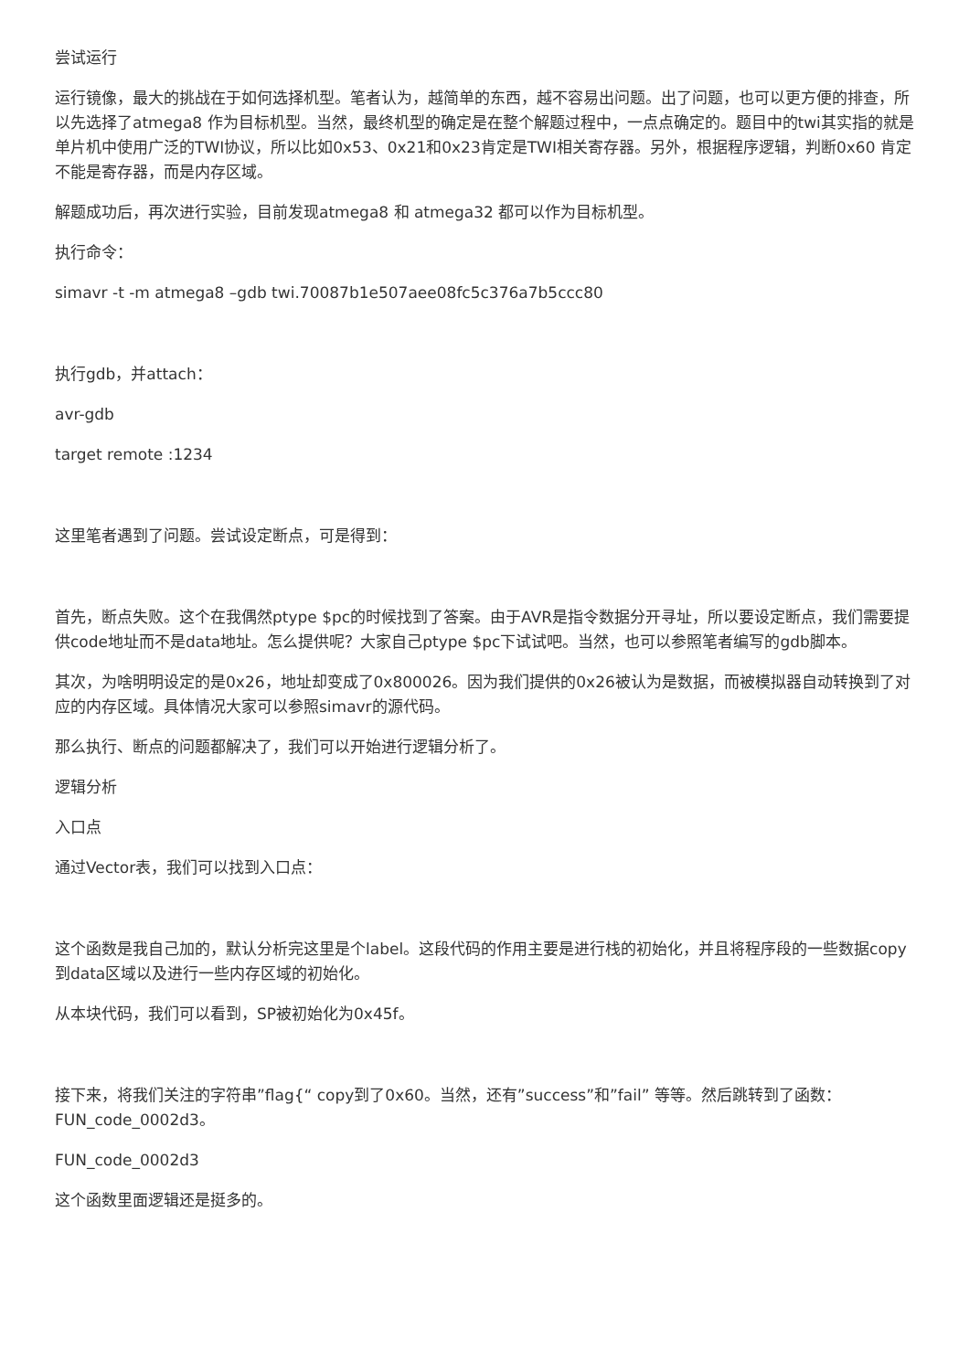尝试运行
运行镜像，最大的挑战在于如何选择机型。笔者认为，越简单的东西，越不容易出问题。出了问题，也可以更方便的排查，所以先选择了atmega8 作为目标机型。当然，最终机型的确定是在整个解题过程中，一点点确定的。题目中的twi其实指的就是单片机中使用广泛的TWI协议，所以比如0x53、0x21和0x23肯定是TWI相关寄存器。另外，根据程序逻辑，判断0x60 肯定不能是寄存器，而是内存区域。
解题成功后，再次进行实验，目前发现atmega8 和 atmega32 都可以作为目标机型。
执行命令：
simavr -t -m atmega8 –gdb twi.70087b1e507aee08fc5c376a7b5ccc80
执行gdb，并attach：
avr-gdb
target remote :1234
这里笔者遇到了问题。尝试设定断点，可是得到：
首先，断点失败。这个在我偶然ptype $pc的时候找到了答案。由于AVR是指令数据分开寻址，所以要设定断点，我们需要提供code地址而不是data地址。怎么提供呢？大家自己ptype $pc下试试吧。当然，也可以参照笔者编写的gdb脚本。
其次，为啥明明设定的是0x26，地址却变成了0x800026。因为我们提供的0x26被认为是数据，而被模拟器自动转换到了对应的内存区域。具体情况大家可以参照simavr的源代码。
那么执行、断点的问题都解决了，我们可以开始进行逻辑分析了。
逻辑分析
入口点
通过Vector表，我们可以找到入口点：
这个函数是我自己加的，默认分析完这里是个label。这段代码的作用主要是进行栈的初始化，并且将程序段的一些数据copy到data区域以及进行一些内存区域的初始化。
从本块代码，我们可以看到，SP被初始化为0x45f。
接下来，将我们关注的字符串”flag{“ copy到了0x60。当然，还有”success”和”fail” 等等。然后跳转到了函数：FUN_code_0002d3。
FUN_code_0002d3
这个函数里面逻辑还是挺多的。